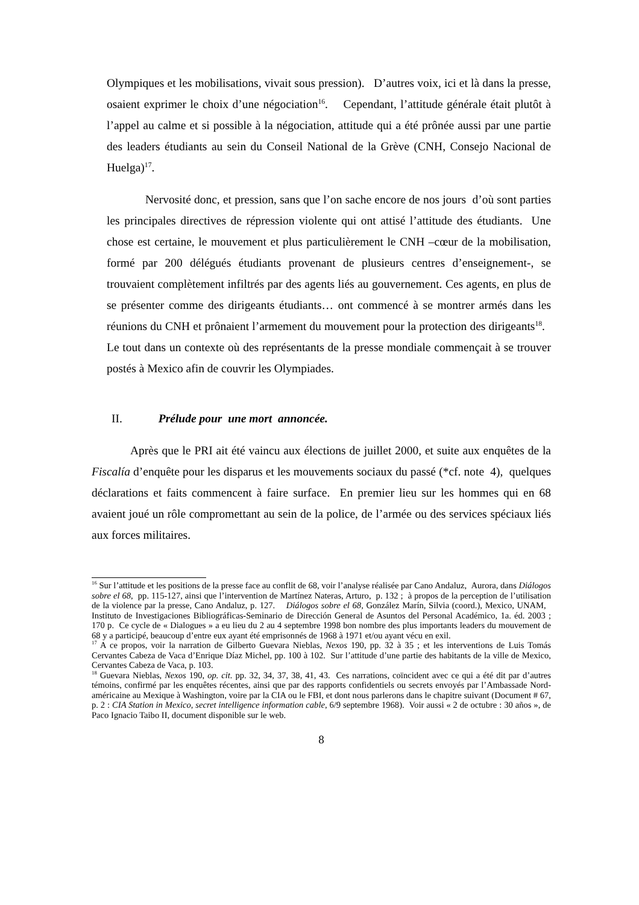Olympiques et les mobilisations, vivait sous pression). D’autres voix, ici et là dans la presse, osaient exprimer le choix d’une négociation<sup>16</sup>. Cependant, l’attitude générale était plutôt à l’appel au calme et si possible à la négociation, attitude qui a été prônée aussi par une partie des leaders étudiants au sein du Conseil National de la Grève (CNH, Consejo Nacional de Huelga)<sup>17</sup>.
Nervosité donc, et pression, sans que l’on sache encore de nos jours d’où sont parties les principales directives de répression violente qui ont attisé l’attitude des étudiants. Une chose est certaine, le mouvement et plus particulièrement le CNH –cœur de la mobilisation, formé par 200 délégués étudiants provenant de plusieurs centres d’enseignement-, se trouvaient complètement infiltrés par des agents liés au gouvernement. Ces agents, en plus de se présenter comme des dirigeants étudiants… ont commencé à se montrer armés dans les réunions du CNH et prônaient l’armement du mouvement pour la protection des dirigeants<sup>18</sup>. Le tout dans un contexte où des représentants de la presse mondiale commençait à se trouver postés à Mexico afin de couvrir les Olympiades.
II. Prélude pour une mort annoncée.
Après que le PRI ait été vaincu aux élections de juillet 2000, et suite aux enquêtes de la Fiscalía d’enquête pour les disparus et les mouvements sociaux du passé (*cf. note 4), quelques déclarations et faits commencent à faire surface. En premier lieu sur les hommes qui en 68 avaient joué un rôle compromettant au sein de la police, de l’armée ou des services spéciaux liés aux forces militaires.
<sup>16</sup> Sur l’attitude et les positions de la presse face au conflit de 68, voir l’analyse réalisée par Cano Andaluz, Aurora, dans Diálogos sobre el 68, pp. 115-127, ainsi que l’intervention de Martínez Nateras, Arturo, p. 132 ; à propos de la perception de l’utilisation de la violence par la presse, Cano Andaluz, p. 127. Diálogos sobre el 68, González Marín, Silvia (coord.), Mexico, UNAM, Instituto de Investigaciones Bibliográficas-Seminario de Dirección General de Asuntos del Personal Académico, 1a. éd. 2003 ; 170 p. Ce cycle de « Dialogues » a eu lieu du 2 au 4 septembre 1998 bon nombre des plus importants leaders du mouvement de 68 y a participé, beaucoup d’entre eux ayant été emprisonnés de 1968 à 1971 et/ou ayant vécu en exil.
<sup>17</sup> A ce propos, voir la narration de Gilberto Guevara Nieblas, Nexos 190, pp. 32 à 35 ; et les interventions de Luis Tomás Cervantes Cabeza de Vaca d’Enrique Díaz Michel, pp. 100 à 102. Sur l’attitude d’une partie des habitants de la ville de Mexico, Cervantes Cabeza de Vaca, p. 103.
<sup>18</sup> Guevara Nieblas, Nexos 190, op. cit. pp. 32, 34, 37, 38, 41, 43. Ces narrations, coïncident avec ce qui a été dit par d’autres témoins, confirmé par les enquêtes récentes, ainsi que par des rapports confidentiels ou secrets envoyés par l’Ambassade Nord-américaine au Mexique à Washington, voire par la CIA ou le FBI, et dont nous parlerons dans le chapitre suivant (Document # 67, p. 2 : CIA Station in Mexico, secret intelligence information cable, 6/9 septembre 1968). Voir aussi « 2 de octubre : 30 años », de Paco Ignacio Taibo II, document disponible sur le web.
8